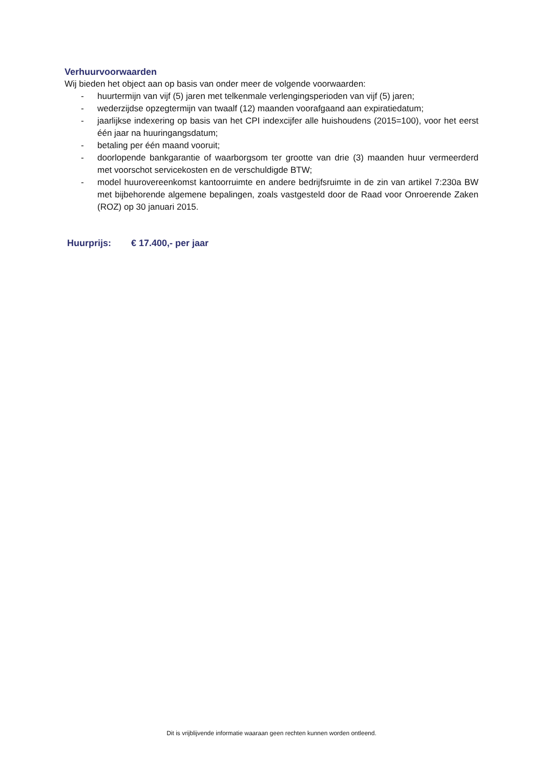Verhuurvoorwaarden
Wij bieden het object aan op basis van onder meer de volgende voorwaarden:
- huurtermijn van vijf (5) jaren met telkenmale verlengingsperioden van vijf (5) jaren;
- wederzijdse opzegtermijn van twaalf (12) maanden voorafgaand aan expiratiedatum;
- jaarlijkse indexering op basis van het CPI indexcijfer alle huishoudens (2015=100), voor het eerst één jaar na huuringangsdatum;
- betaling per één maand vooruit;
- doorlopende bankgarantie of waarborgsom ter grootte van drie (3) maanden huur vermeerderd met voorschot servicekosten en de verschuldigde BTW;
- model huurovereenkomst kantoorruimte en andere bedrijfsruimte in de zin van artikel 7:230a BW met bijbehorende algemene bepalingen, zoals vastgesteld door de Raad voor Onroerende Zaken (ROZ) op 30 januari 2015.
Huurprijs: € 17.400,- per jaar
Dit is vrijblijvende informatie waaraan geen rechten kunnen worden ontleend.